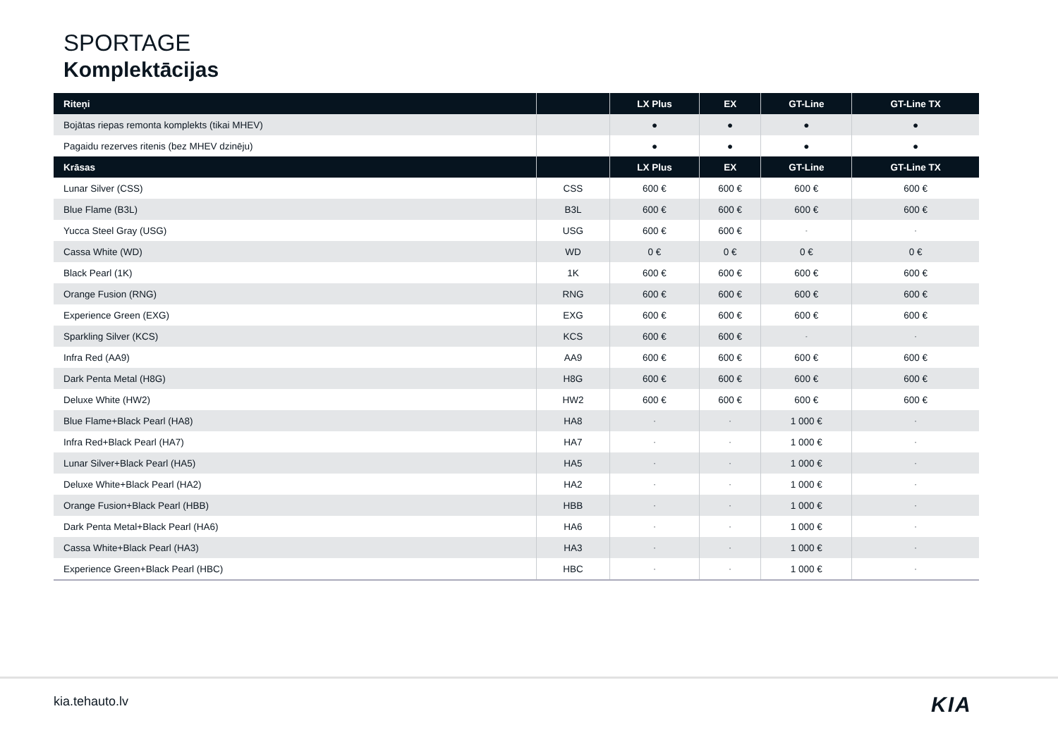SPORTAGE
Komplektācijas
| Riteņi | | LX Plus | EX | GT-Line | GT-Line TX |
| --- | --- | --- | --- | --- | --- |
| Bojātas riepas remonta komplekts (tikai MHEV) | | ● | ● | ● | ● |
| Pagaidu rezerves ritenis (bez MHEV dzinēju) | | ● | ● | ● | ● |
| Krāsas | | LX Plus | EX | GT-Line | GT-Line TX |
| Lunar Silver (CSS) | CSS | 600 € | 600 € | 600 € | 600 € |
| Blue Flame (B3L) | B3L | 600 € | 600 € | 600 € | 600 € |
| Yucca Steel Gray (USG) | USG | 600 € | 600 € | - | - |
| Cassa White (WD) | WD | 0 € | 0 € | 0 € | 0 € |
| Black Pearl (1K) | 1K | 600 € | 600 € | 600 € | 600 € |
| Orange Fusion (RNG) | RNG | 600 € | 600 € | 600 € | 600 € |
| Experience Green (EXG) | EXG | 600 € | 600 € | 600 € | 600 € |
| Sparkling Silver (KCS) | KCS | 600 € | 600 € | - | - |
| Infra Red (AA9) | AA9 | 600 € | 600 € | 600 € | 600 € |
| Dark Penta Metal (H8G) | H8G | 600 € | 600 € | 600 € | 600 € |
| Deluxe White (HW2) | HW2 | 600 € | 600 € | 600 € | 600 € |
| Blue Flame+Black Pearl (HA8) | HA8 | - | - | 1 000 € | - |
| Infra Red+Black Pearl (HA7) | HA7 | - | - | 1 000 € | - |
| Lunar Silver+Black Pearl (HA5) | HA5 | - | - | 1 000 € | - |
| Deluxe White+Black Pearl (HA2) | HA2 | - | - | 1 000 € | - |
| Orange Fusion+Black Pearl (HBB) | HBB | - | - | 1 000 € | - |
| Dark Penta Metal+Black Pearl (HA6) | HA6 | - | - | 1 000 € | - |
| Cassa White+Black Pearl (HA3) | HA3 | - | - | 1 000 € | - |
| Experience Green+Black Pearl (HBC) | HBC | - | - | 1 000 € | - |
kia.tehauto.lv KIA